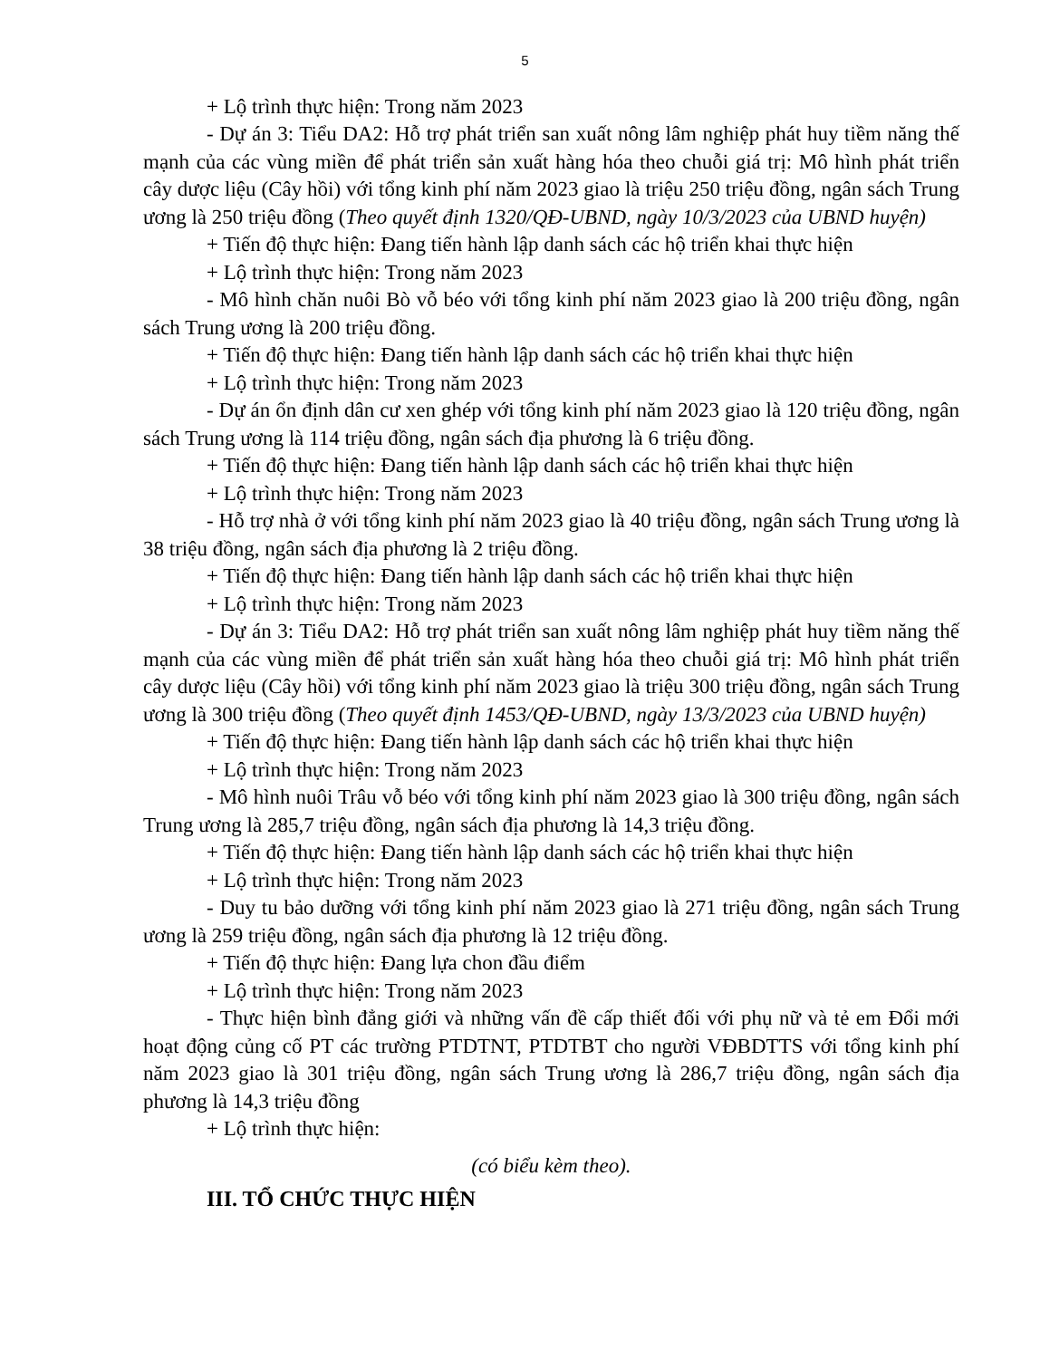5
+ Lộ trình thực hiện: Trong năm 2023
- Dự án 3: Tiểu DA2: Hỗ trợ phát triển san xuất nông lâm nghiệp phát huy tiềm năng thế mạnh của các vùng miền để phát triển sản xuất hàng hóa theo chuỗi giá trị: Mô hình phát triển cây dược liệu (Cây hồi) với tổng kinh phí năm 2023 giao là triệu 250 triệu đồng, ngân sách Trung ương là 250 triệu đồng (Theo quyết định 1320/QĐ-UBND, ngày 10/3/2023 của UBND huyện)
+ Tiến độ thực hiện: Đang tiến hành lập danh sách các hộ triển khai thực hiện
+ Lộ trình thực hiện: Trong năm 2023
- Mô hình chăn nuôi Bò vỗ béo với tổng kinh phí năm 2023 giao là 200 triệu đồng, ngân sách Trung ương là 200 triệu đồng.
+ Tiến độ thực hiện: Đang tiến hành lập danh sách các hộ triển khai thực hiện
+ Lộ trình thực hiện: Trong năm 2023
- Dự án ổn định dân cư xen ghép với tổng kinh phí năm 2023 giao là 120 triệu đồng, ngân sách Trung ương là 114 triệu đồng, ngân sách địa phương là 6 triệu đồng.
+ Tiến độ thực hiện: Đang tiến hành lập danh sách các hộ triển khai thực hiện
+ Lộ trình thực hiện: Trong năm 2023
- Hỗ trợ nhà ở với tổng kinh phí năm 2023 giao là 40 triệu đồng, ngân sách Trung ương là 38 triệu đồng, ngân sách địa phương là 2 triệu đồng.
+ Tiến độ thực hiện: Đang tiến hành lập danh sách các hộ triển khai thực hiện
+ Lộ trình thực hiện: Trong năm 2023
- Dự án 3: Tiểu DA2: Hỗ trợ phát triển san xuất nông lâm nghiệp phát huy tiềm năng thế mạnh của các vùng miền để phát triển sản xuất hàng hóa theo chuỗi giá trị: Mô hình phát triển cây dược liệu (Cây hồi) với tổng kinh phí năm 2023 giao là triệu 300 triệu đồng, ngân sách Trung ương là 300 triệu đồng (Theo quyết định 1453/QĐ-UBND, ngày 13/3/2023 của UBND huyện)
+ Tiến độ thực hiện: Đang tiến hành lập danh sách các hộ triển khai thực hiện
+ Lộ trình thực hiện: Trong năm 2023
- Mô hình nuôi Trâu vỗ béo với tổng kinh phí năm 2023 giao là 300 triệu đồng, ngân sách Trung ương là 285,7 triệu đồng, ngân sách địa phương là 14,3 triệu đồng.
+ Tiến độ thực hiện: Đang tiến hành lập danh sách các hộ triển khai thực hiện
+ Lộ trình thực hiện: Trong năm 2023
- Duy tu bảo dưỡng với tổng kinh phí năm 2023 giao là 271 triệu đồng, ngân sách Trung ương là 259 triệu đồng, ngân sách địa phương là 12 triệu đồng.
+ Tiến độ thực hiện: Đang lựa chon đầu điểm
+ Lộ trình thực hiện: Trong năm 2023
- Thực hiện bình đẳng giới và những vấn đề cấp thiết đối với phụ nữ và tẻ em Đổi mới hoạt động củng cố PT các trường PTDTNT, PTDTBT cho người VĐBDTTS với tổng kinh phí năm 2023 giao là 301 triệu đồng, ngân sách Trung ương là 286,7 triệu đồng, ngân sách địa phương là 14,3 triệu đồng
+ Lộ trình thực hiện:
(có biểu kèm theo).
III. TỔ CHỨC THỰC HIỆN